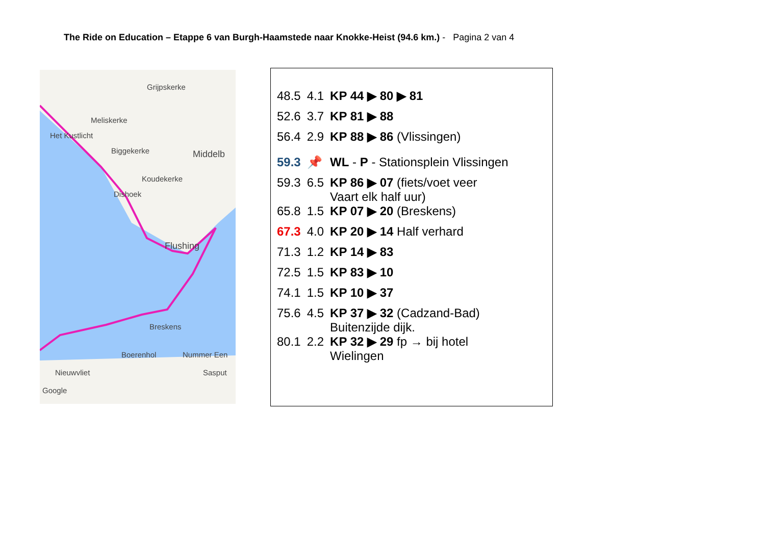The Ride on Education – Etappe 6 van Burgh-Haamstede naar Knokke-Heist (94.6 km.) - Pagina 2 van 4
Grijpskerke
Meliskerke
Het Kustlicht
Biggekerke Middelb
Koudekerke
Dishoek
Flushing
Breskens
Boerenhol Nummer Een
Nieuwvliet Sasput
Google
| 48.5 | 4.1 | KP 44 ▶ 80 ▶ 81 |
| 52.6 | 3.7 | KP 81 ▶ 88 |
| 56.4 | 2.9 | KP 88 ▶ 86 (Vlissingen) |
| 59.3 | 📌 | WL - P - Stationsplein Vlissingen |
| 59.3 | 6.5 | KP 86 ▶ 07 (fiets/voet veer Vaart elk half uur) |
| 65.8 | 1.5 | KP 07 ▶ 20 (Breskens) |
| 67.3 | 4.0 | KP 20 ▶ 14 Half verhard |
| 71.3 | 1.2 | KP 14 ▶ 83 |
| 72.5 | 1.5 | KP 83 ▶ 10 |
| 74.1 | 1.5 | KP 10 ▶ 37 |
| 75.6 | 4.5 | KP 37 ▶ 32 (Cadzand-Bad) Buitenzijde dijk. |
| 80.1 | 2.2 | KP 32 ▶ 29 fp → bij hotel Wielingen |